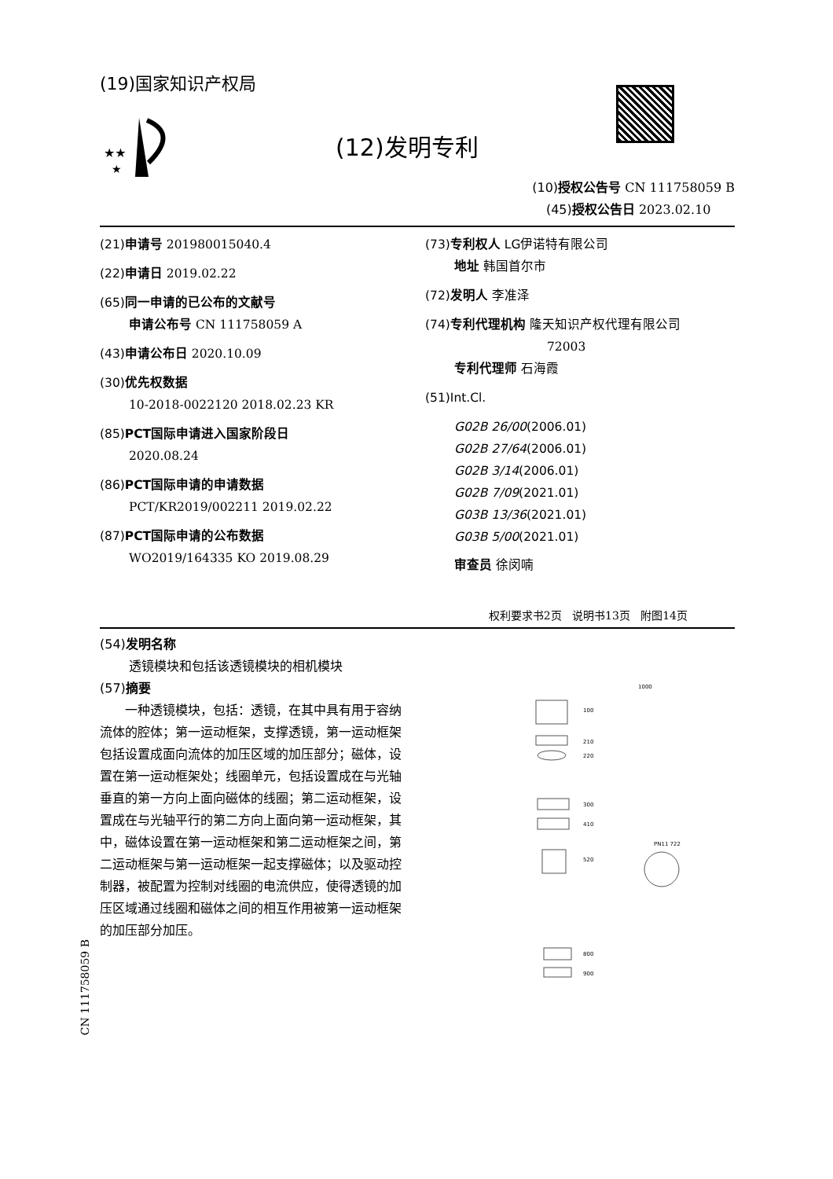(19)国家知识产权局
★★
★
(12)发明专利
(10)授权公告号 CN 111758059 B
(45)授权公告日 2023.02.10
(21)申请号 201980015040.4
(22)申请日 2019.02.22
(65)同一申请的已公布的文献号
申请公布号 CN 111758059 A
(43)申请公布日 2020.10.09
(30)优先权数据
10-2018-0022120 2018.02.23 KR
(85)PCT国际申请进入国家阶段日
2020.08.24
(86)PCT国际申请的申请数据
PCT/KR2019/002211 2019.02.22
(87)PCT国际申请的公布数据
WO2019/164335 KO 2019.08.29
(73)专利权人 LG伊诺特有限公司
地址 韩国首尔市
(72)发明人 李准泽
(74)专利代理机构 隆天知识产权代理有限公司
72003
专利代理师 石海霞
(51)Int.Cl.
G02B 26/00(2006.01)
G02B 27/64(2006.01)
G02B 3/14(2006.01)
G02B 7/09(2021.01)
G03B 13/36(2021.01)
G03B 5/00(2021.01)
审查员 徐闵喃
权利要求书2页 说明书13页 附图14页
(54)发明名称
透镜模块和包括该透镜模块的相机模块
(57)摘要
一种透镜模块，包括：透镜，在其中具有用于容纳流体的腔体；第一运动框架，支撑透镜，第一运动框架包括设置成面向流体的加压区域的加压部分；磁体，设置在第一运动框架处；线圈单元，包括设置成在与光轴垂直的第一方向上面向磁体的线圈；第二运动框架，设置成在与光轴平行的第二方向上面向第一运动框架，其中，磁体设置在第一运动框架和第二运动框架之间，第二运动框架与第一运动框架一起支撑磁体；以及驱动控制器，被配置为控制对线圈的电流供应，使得透镜的加压区域通过线圈和磁体之间的相互作用被第一运动框架的加压部分加压。
1000
100
210
220
300
410
520
PN11 722
800
900
CN 111758059 B